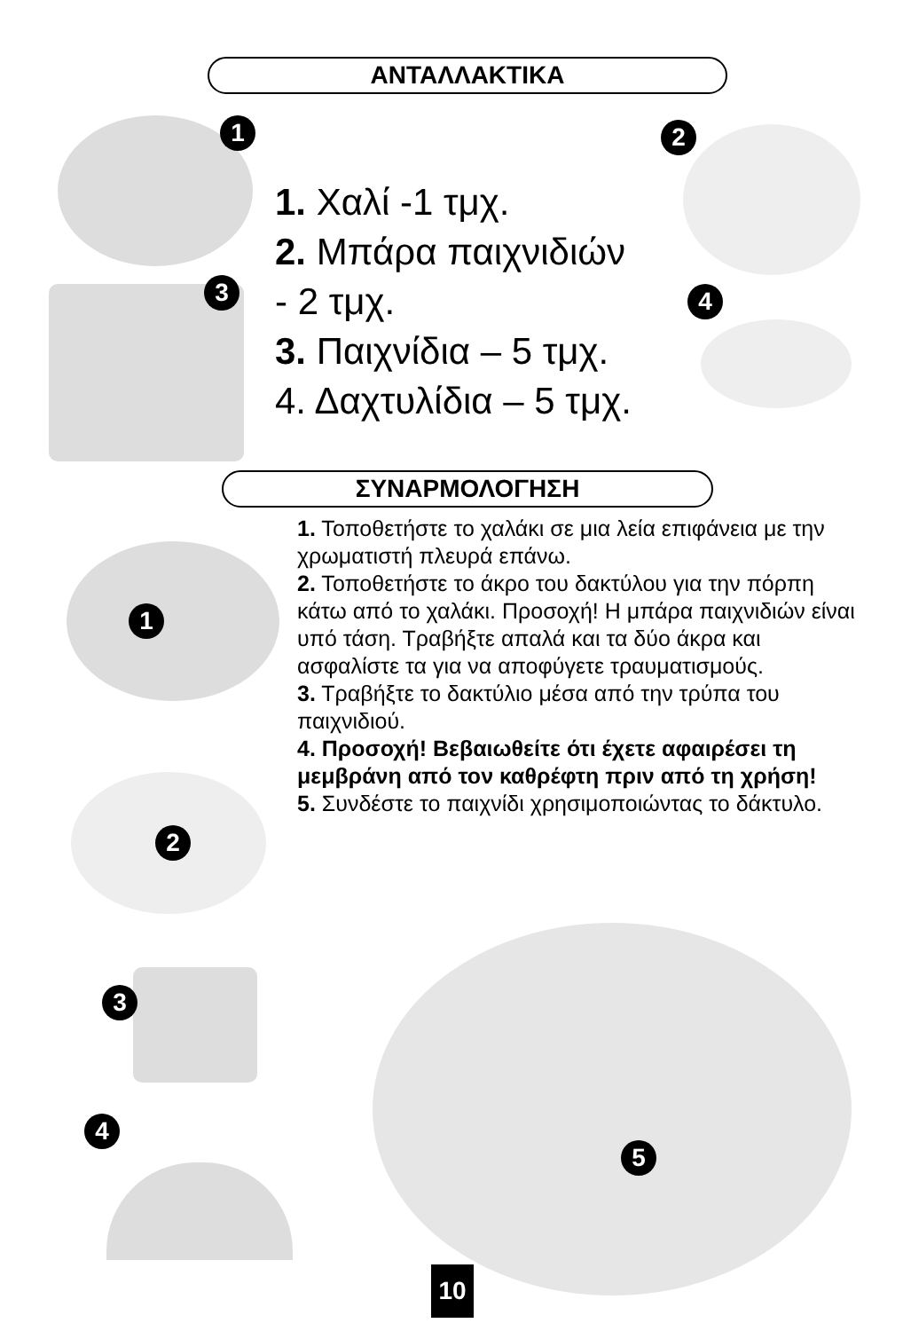ΑΝΤΑΛΛΑΚΤΙΚΑ
1 2
3 4
1. Χαλί -1 τμχ.
2. Μπάρα παιχνιδιών
- 2 τμχ.
3. Παιχνίδια – 5 τμχ.
4. Δαχτυλίδια – 5 τμχ.
ΣΥΝΑΡΜΟΛΟΓΗΣΗ
1
2
1. Τοποθετήστε το χαλάκι σε μια λεία επιφάνεια με την χρωματιστή πλευρά επάνω.
2. Τοποθετήστε το άκρο του δακτύλου για την πόρπη κάτω από το χαλάκι. Προσοχή! Η μπάρα παιχνιδιών είναι υπό τάση. Τραβήξτε απαλά και τα δύο άκρα και ασφαλίστε τα για να αποφύγετε τραυματισμούς.
3. Τραβήξτε το δακτύλιο μέσα από την τρύπα του παιχνιδιού.
4. Προσοχή! Βεβαιωθείτε ότι έχετε αφαιρέσει τη μεμβράνη από τον καθρέφτη πριν από τη χρήση!
5. Συνδέστε το παιχνίδι χρησιμοποιώντας το δάκτυλο.
3
4
5
10